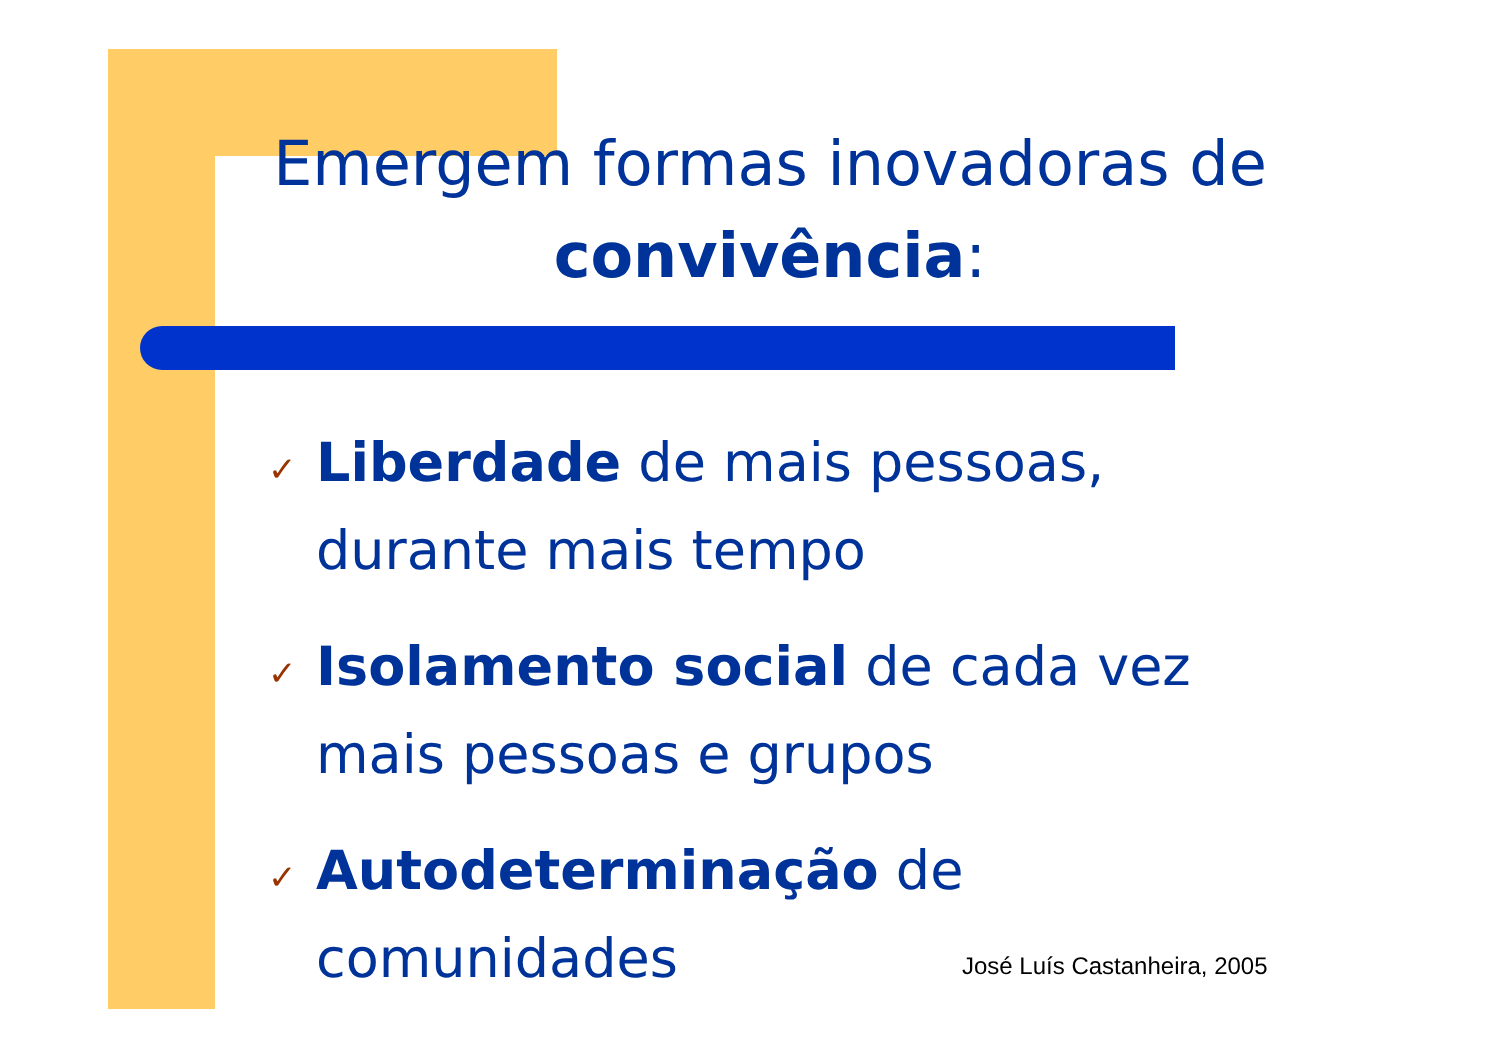Emergem formas inovadoras de convivência:
✓ Liberdade de mais pessoas, durante mais tempo
✓ Isolamento social de cada vez mais pessoas e grupos
✓ Autodeterminação de comunidades
José Luís Castanheira, 2005